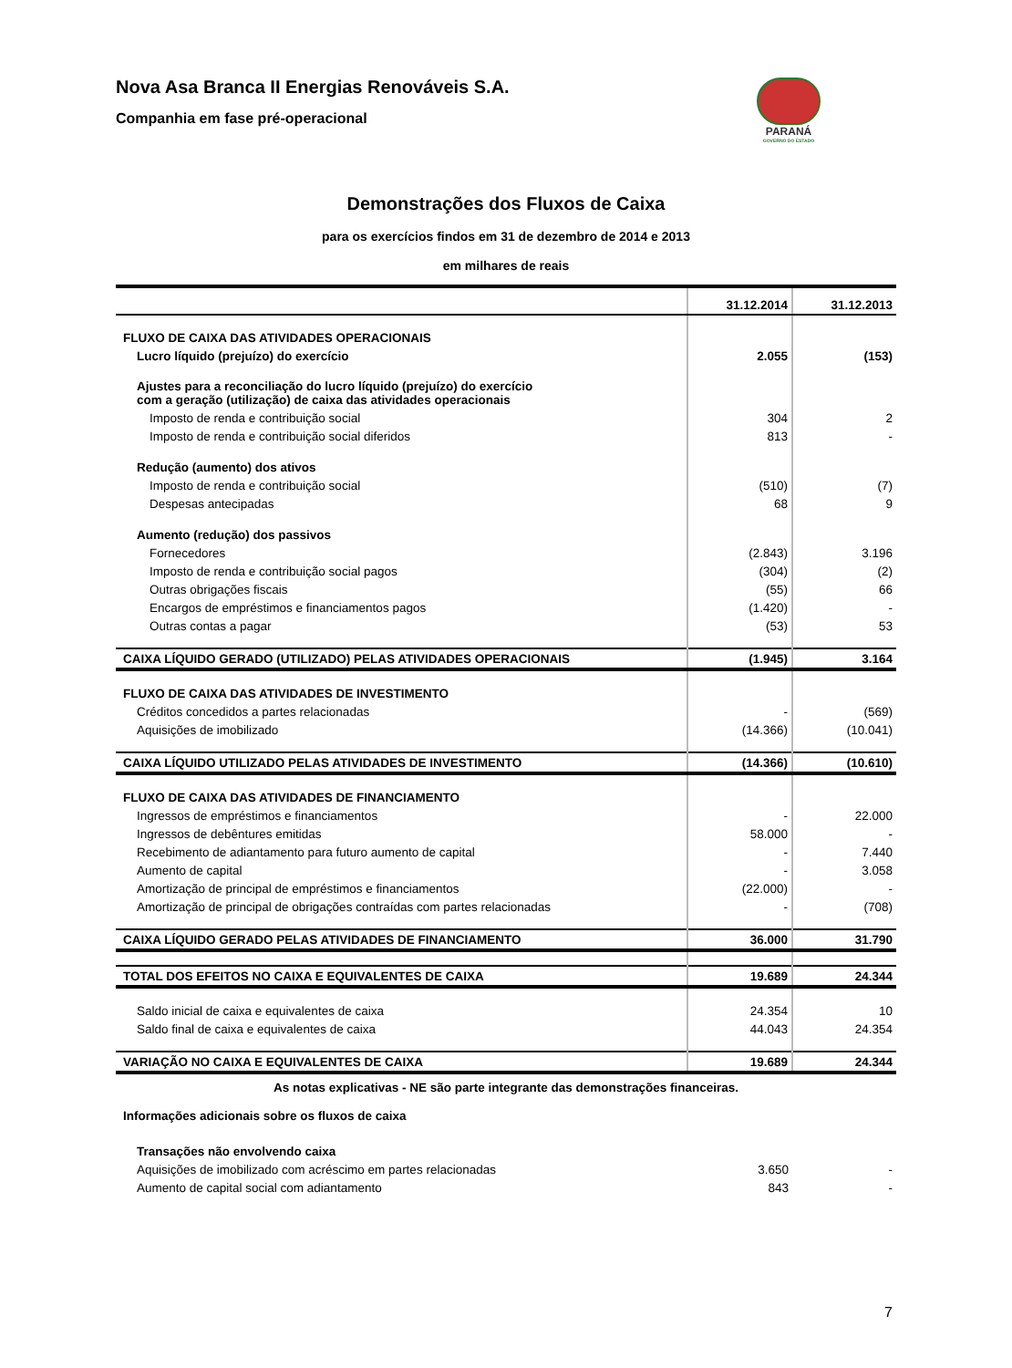Nova Asa Branca II Energias Renováveis S.A.
Companhia em fase pré-operacional
PARANÁ
GOVERNO DO ESTADO
Demonstrações dos Fluxos de Caixa
para os exercícios findos em 31 de dezembro de 2014 e 2013
em milhares de reais
| | 31.12.2014 | 31.12.2013 |
| --- | --- | --- |
| FLUXO DE CAIXA DAS ATIVIDADES OPERACIONAIS | | |
| Lucro líquido (prejuízo) do exercício | 2.055 | (153) |
| Ajustes para a reconciliação do lucro líquido (prejuízo) do exercício com a geração (utilização) de caixa das atividades operacionais | | |
| Imposto de renda e contribuição social | 304 | 2 |
| Imposto de renda e contribuição social diferidos | 813 | - |
| Redução (aumento) dos ativos | | |
| Imposto de renda e contribuição social | (510) | (7) |
| Despesas antecipadas | 68 | 9 |
| Aumento (redução) dos passivos | | |
| Fornecedores | (2.843) | 3.196 |
| Imposto de renda e contribuição social pagos | (304) | (2) |
| Outras obrigações fiscais | (55) | 66 |
| Encargos de empréstimos e financiamentos pagos | (1.420) | - |
| Outras contas a pagar | (53) | 53 |
| CAIXA LÍQUIDO GERADO (UTILIZADO) PELAS ATIVIDADES OPERACIONAIS | (1.945) | 3.164 |
| FLUXO DE CAIXA DAS ATIVIDADES DE INVESTIMENTO | | |
| Créditos concedidos a partes relacionadas | - | (569) |
| Aquisições de imobilizado | (14.366) | (10.041) |
| CAIXA LÍQUIDO UTILIZADO PELAS ATIVIDADES DE INVESTIMENTO | (14.366) | (10.610) |
| FLUXO DE CAIXA DAS ATIVIDADES DE FINANCIAMENTO | | |
| Ingressos de empréstimos e financiamentos | - | 22.000 |
| Ingressos de debêntures emitidas | 58.000 | - |
| Recebimento de adiantamento para futuro aumento de capital | - | 7.440 |
| Aumento de capital | - | 3.058 |
| Amortização de principal de empréstimos e financiamentos | (22.000) | - |
| Amortização de principal de obrigações contraídas com partes relacionadas | - | (708) |
| CAIXA LÍQUIDO GERADO PELAS ATIVIDADES DE FINANCIAMENTO | 36.000 | 31.790 |
| TOTAL DOS EFEITOS NO CAIXA E EQUIVALENTES DE CAIXA | 19.689 | 24.344 |
| Saldo inicial de caixa e equivalentes de caixa | 24.354 | 10 |
| Saldo final de caixa e equivalentes de caixa | 44.043 | 24.354 |
| VARIAÇÃO NO CAIXA E EQUIVALENTES DE CAIXA | 19.689 | 24.344 |
| As notas explicativas - NE são parte integrante das demonstrações financeiras. | | |
| Informações adicionais sobre os fluxos de caixa | | |
| Transações não envolvendo caixa | | |
| Aquisições de imobilizado com acréscimo em partes relacionadas | 3.650 | - |
| Aumento de capital social com adiantamento | 843 | - |
7